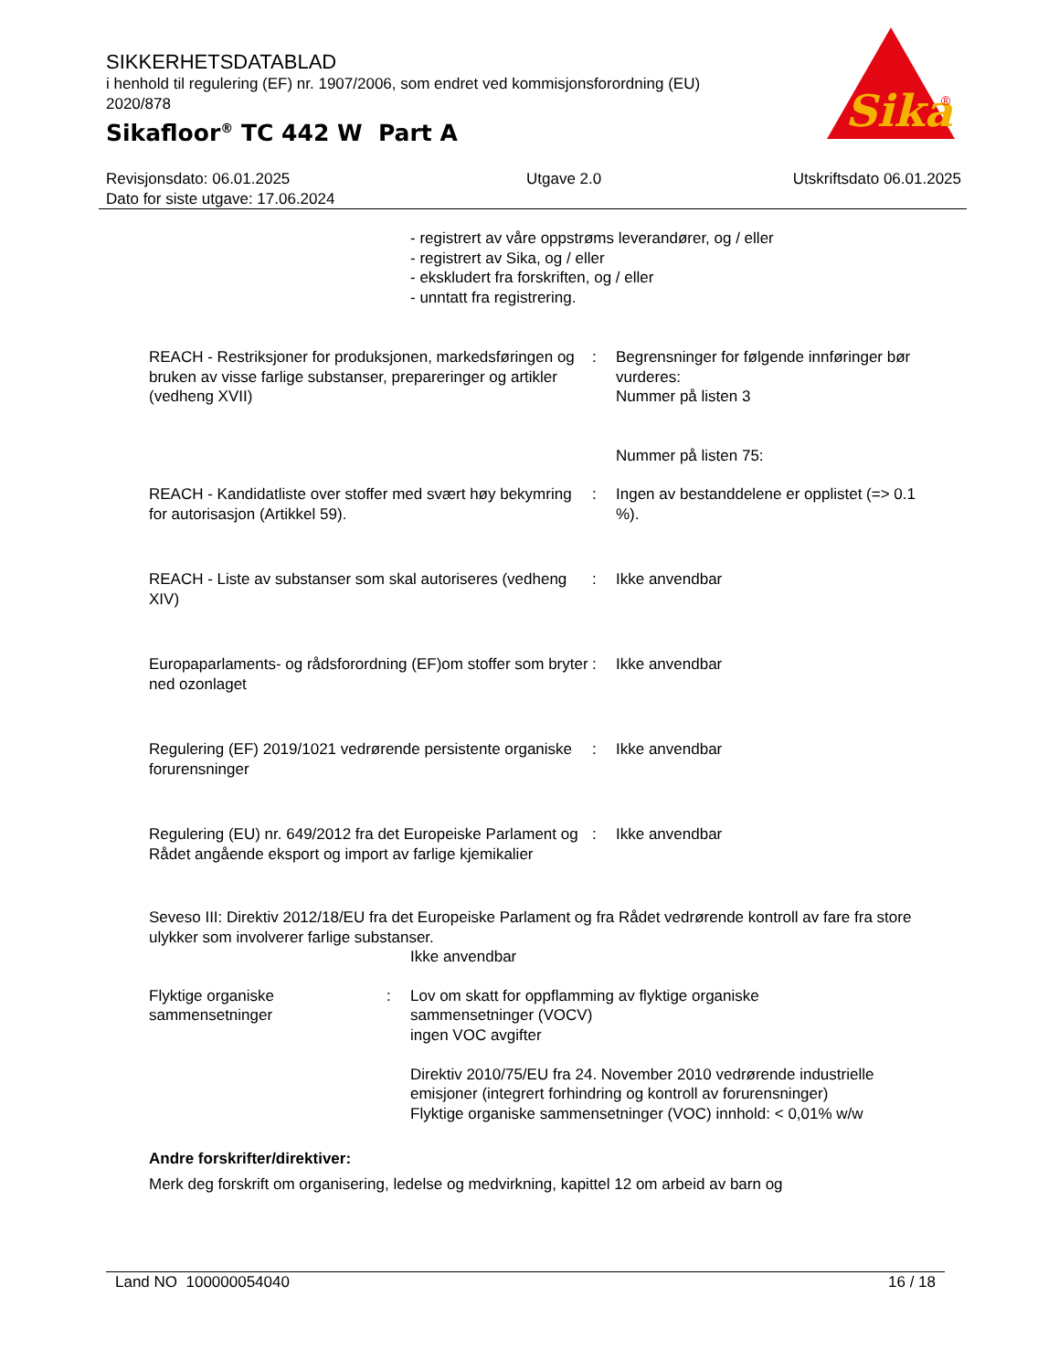SIKKERHETSDATABLAD
i henhold til regulering (EF) nr. 1907/2006, som endret ved kommisjonsforordning (EU) 2020/878
Sikafloor<sup>®</sup> TC 442 W Part A
Sika
®
Revisjonsdato: 06.01.2025
Dato for siste utgave: 17.06.2024
Utgave 2.0 Utskriftsdato 06.01.2025
- registrert av våre oppstrøms leverandører, og / eller
- registrert av Sika, og / eller
- ekskludert fra forskriften, og / eller
- unntatt fra registrering.
REACH - Restriksjoner for produksjonen, markedsføringen og bruken av visse farlige substanser, prepareringer og artikler (vedheng XVII)
: Begrensninger for følgende innføringer bør vurderes:
Nummer på listen 3
Nummer på listen 75:
REACH - Kandidatliste over stoffer med svært høy bekymring for autorisasjon (Artikkel 59).
: Ingen av bestanddelene er opplistet (=> 0.1 %).
REACH - Liste av substanser som skal autoriseres (vedheng XIV)
: Ikke anvendbar
Europaparlaments- og rådsforordning (EF)om stoffer som bryter ned ozonlaget
: Ikke anvendbar
Regulering (EF) 2019/1021 vedrørende persistente organiske forurensninger
: Ikke anvendbar
Regulering (EU) nr. 649/2012 fra det Europeiske Parlament og Rådet angående eksport og import av farlige kjemikalier
: Ikke anvendbar
Seveso III: Direktiv 2012/18/EU fra det Europeiske Parlament og fra Rådet vedrørende kontroll av fare fra store ulykker som involverer farlige substanser.
Ikke anvendbar
Flyktige organiske sammensetninger
: Lov om skatt for oppflamming av flyktige organiske sammensetninger (VOCV)
ingen VOC avgifter
Direktiv 2010/75/EU fra 24. November 2010 vedrørende industrielle emisjoner (integrert forhindring og kontroll av forurensninger)
Flyktige organiske sammensetninger (VOC) innhold: < 0,01% w/w
Andre forskrifter/direktiver:
Merk deg forskrift om organisering, ledelse og medvirkning, kapittel 12 om arbeid av barn og
Land NO 100000054040 16 / 18